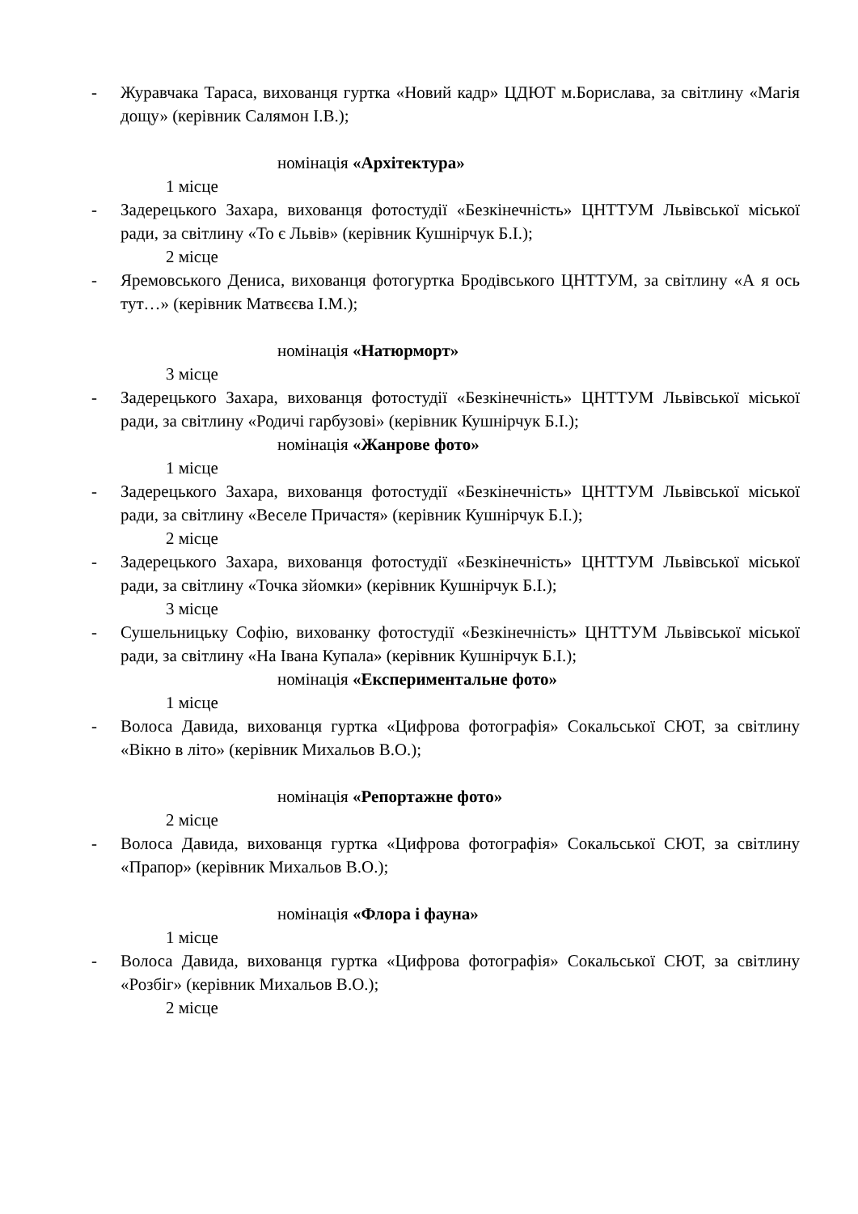- Журавчака Тараса, вихованця гуртка «Новий кадр» ЦДЮТ м.Борислава, за світлину «Магія дощу» (керівник Салямон І.В.);
номінація «Архітектура»
1 місце
- Задерецького Захара, вихованця фотостудії «Безкінечність» ЦНТТУМ Львівської міської ради, за світлину «То є Львів» (керівник Кушнірчук Б.І.);
2 місце
- Яремовського Дениса, вихованця фотогуртка Бродівського ЦНТТУМ, за світлину «А я ось тут…» (керівник Матвєєва І.М.);
номінація «Натюрморт»
3 місце
- Задерецького Захара, вихованця фотостудії «Безкінечність» ЦНТТУМ Львівської міської ради, за світлину «Родичі гарбузові» (керівник Кушнірчук Б.І.);
номінація «Жанрове фото»
1 місце
- Задерецького Захара, вихованця фотостудії «Безкінечність» ЦНТТУМ Львівської міської ради, за світлину «Веселе Причастя» (керівник Кушнірчук Б.І.);
2 місце
- Задерецького Захара, вихованця фотостудії «Безкінечність» ЦНТТУМ Львівської міської ради, за світлину «Точка зйомки» (керівник Кушнірчук Б.І.);
3 місце
- Сушельницьку Софію, вихованку фотостудії «Безкінечність» ЦНТТУМ Львівської міської ради, за світлину «На Івана Купала» (керівник Кушнірчук Б.І.);
номінація «Експериментальне фото»
1 місце
- Волоса Давида, вихованця гуртка «Цифрова фотографія» Сокальської СЮТ, за світлину «Вікно в літо» (керівник Михальов В.О.);
номінація «Репортажне фото»
2 місце
- Волоса Давида, вихованця гуртка «Цифрова фотографія» Сокальської СЮТ, за світлину «Прапор» (керівник Михальов В.О.);
номінація «Флора і фауна»
1 місце
- Волоса Давида, вихованця гуртка «Цифрова фотографія» Сокальської СЮТ, за світлину «Розбіг» (керівник Михальов В.О.);
2 місце